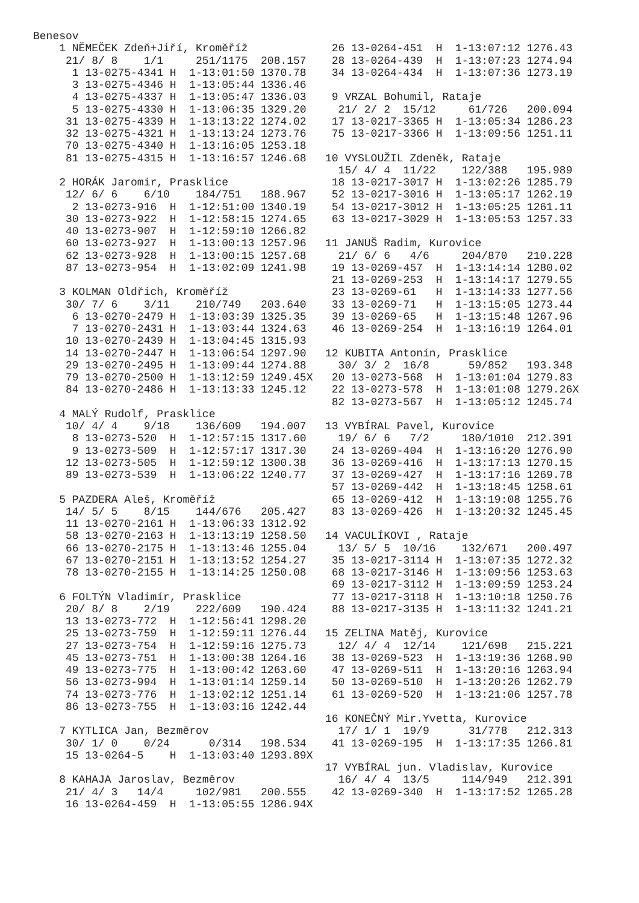Benesov
    1 NĚMEČEK Zdeň+Jiří, Kroměříž
     21/ 8/ 8    1/1     251/1175  208.157
      1 13-0275-4341 H  1-13:01:50 1370.78
      3 13-0275-4346 H  1-13:05:44 1336.46
      4 13-0275-4337 H  1-13:05:47 1336.03
      5 13-0275-4330 H  1-13:06:35 1329.20
     31 13-0275-4339 H  1-13:13:22 1274.02
     32 13-0275-4321 H  1-13:13:24 1273.76
     70 13-0275-4340 H  1-13:16:05 1253.18
     81 13-0275-4315 H  1-13:16:57 1246.68

    2 HORÁK Jaromir, Prasklice
     12/ 6/ 6    6/10    184/751   188.967
      2 13-0273-916  H  1-12:51:00 1340.19
     30 13-0273-922  H  1-12:58:15 1274.65
     40 13-0273-907  H  1-12:59:10 1266.82
     60 13-0273-927  H  1-13:00:13 1257.96
     62 13-0273-928  H  1-13:00:15 1257.68
     87 13-0273-954  H  1-13:02:09 1241.98

    3 KOLMAN Oldřich, Kroměříž
     30/ 7/ 6    3/11    210/749   203.640
      6 13-0270-2479 H  1-13:03:39 1325.35
      7 13-0270-2431 H  1-13:03:44 1324.63
     10 13-0270-2439 H  1-13:04:45 1315.93
     14 13-0270-2447 H  1-13:06:54 1297.90
     29 13-0270-2495 H  1-13:09:44 1274.88
     79 13-0270-2500 H  1-13:12:59 1249.45X
     84 13-0270-2486 H  1-13:13:33 1245.12

    4 MALÝ Rudolf, Prasklice
     10/ 4/ 4    9/18    136/609   194.007
      8 13-0273-520  H  1-12:57:15 1317.60
      9 13-0273-509  H  1-12:57:17 1317.30
     12 13-0273-505  H  1-12:59:12 1300.38
     89 13-0273-539  H  1-13:06:22 1240.77

    5 PAZDERA Aleš, Kroměříž
     14/ 5/ 5    8/15    144/676   205.427
     11 13-0270-2161 H  1-13:06:33 1312.92
     58 13-0270-2163 H  1-13:13:19 1258.50
     66 13-0270-2175 H  1-13:13:46 1255.04
     67 13-0270-2151 H  1-13:13:52 1254.27
     78 13-0270-2155 H  1-13:14:25 1250.08

    6 FOLTÝN Vladimír, Prasklice
     20/ 8/ 8    2/19    222/609   190.424
     13 13-0273-772  H  1-12:56:41 1298.20
     25 13-0273-759  H  1-12:59:11 1276.44
     27 13-0273-754  H  1-12:59:16 1275.73
     45 13-0273-751  H  1-13:00:38 1264.16
     49 13-0273-775  H  1-13:00:42 1263.60
     56 13-0273-994  H  1-13:01:14 1259.14
     74 13-0273-776  H  1-13:02:12 1251.14
     86 13-0273-755  H  1-13:03:16 1242.44

    7 KYTLICA Jan, Bezměrov
     30/ 1/ 0    0/24      0/314   198.534
     15 13-0264-5    H  1-13:03:40 1293.89X

    8 KAHAJA Jaroslav, Bezměrov
     21/ 4/ 3   14/4     102/981   200.555
     16 13-0264-459  H  1-13:05:55 1286.94X
 26 13-0264-451  H  1-13:07:12 1276.43
 28 13-0264-439  H  1-13:07:23 1274.94
 34 13-0264-434  H  1-13:07:36 1273.19

 9 VRZAL Bohumil, Rataje
  21/ 2/ 2  15/12     61/726   200.094
 17 13-0217-3365 H  1-13:05:34 1286.23
 75 13-0217-3366 H  1-13:09:56 1251.11

10 VYSLOUŽIL Zdeněk, Rataje
  15/ 4/ 4  11/22    122/388   195.989
 18 13-0217-3017 H  1-13:02:26 1285.79
 52 13-0217-3016 H  1-13:05:17 1262.19
 54 13-0217-3012 H  1-13:05:25 1261.11
 63 13-0217-3029 H  1-13:05:53 1257.33

11 JANUŠ Radim, Kurovice
  21/ 6/ 6   4/6     204/870   210.228
 19 13-0269-457  H  1-13:14:14 1280.02
 21 13-0269-253  H  1-13:14:17 1279.55
 23 13-0269-61   H  1-13:14:33 1277.56
 33 13-0269-71   H  1-13:15:05 1273.44
 39 13-0269-65   H  1-13:15:48 1267.96
 46 13-0269-254  H  1-13:16:19 1264.01

12 KUBITA Antonín, Prasklice
  30/ 3/ 2  16/8      59/852   193.348
 20 13-0273-568  H  1-13:01:04 1279.83
 22 13-0273-578  H  1-13:01:08 1279.26X
 82 13-0273-567  H  1-13:05:12 1245.74

13 VYBÍRAL Pavel, Kurovice
  19/ 6/ 6   7/2     180/1010  212.391
 24 13-0269-404  H  1-13:16:20 1276.90
 36 13-0269-416  H  1-13:17:13 1270.15
 37 13-0269-427  H  1-13:17:16 1269.78
 57 13-0269-442  H  1-13:18:45 1258.61
 65 13-0269-412  H  1-13:19:08 1255.76
 83 13-0269-426  H  1-13:20:32 1245.45

14 VACULÍKOVI , Rataje
  13/ 5/ 5  10/16    132/671   200.497
 35 13-0217-3114 H  1-13:07:35 1272.32
 68 13-0217-3146 H  1-13:09:56 1253.63
 69 13-0217-3112 H  1-13:09:59 1253.24
 77 13-0217-3118 H  1-13:10:18 1250.76
 88 13-0217-3135 H  1-13:11:32 1241.21

15 ZELINA Matěj, Kurovice
  12/ 4/ 4  12/14    121/698   215.221
 38 13-0269-523  H  1-13:19:36 1268.90
 47 13-0269-511  H  1-13:20:16 1263.94
 50 13-0269-510  H  1-13:20:26 1262.79
 61 13-0269-520  H  1-13:21:06 1257.78

16 KONEČNÝ Mir.Yvetta, Kurovice
  17/ 1/ 1  19/9      31/778   212.313
 41 13-0269-195  H  1-13:17:35 1266.81

17 VYBÍRAL jun. Vladislav, Kurovice
  16/ 4/ 4  13/5     114/949   212.391
 42 13-0269-340  H  1-13:17:52 1265.28